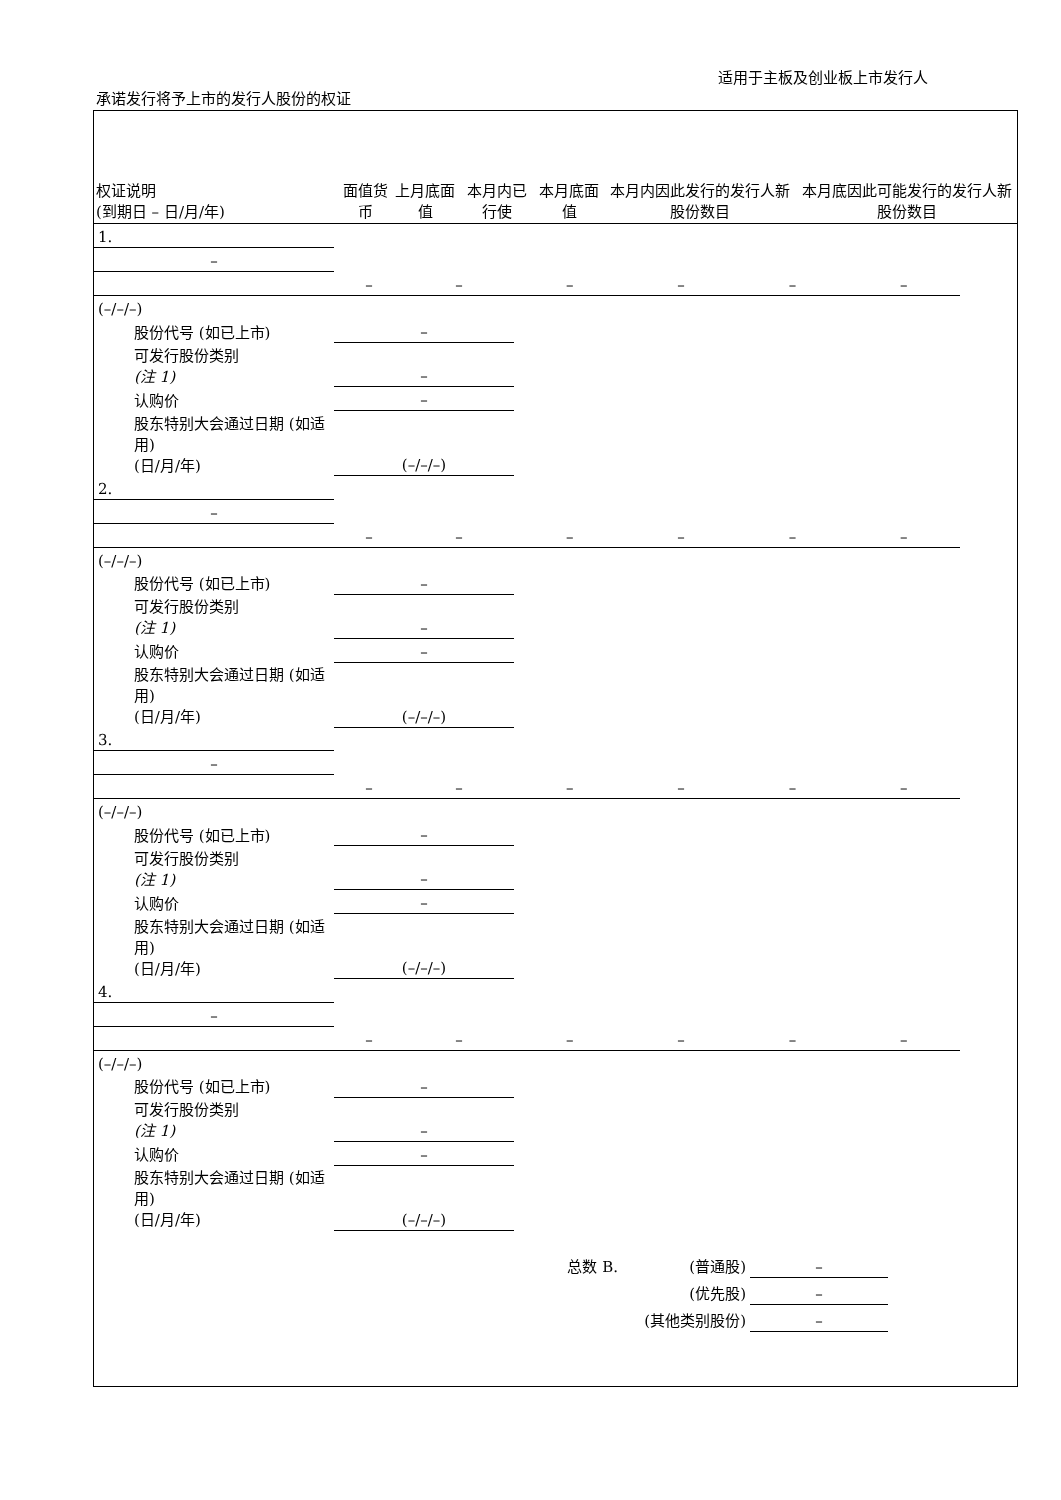适用于主板及创业板上市发行人
承诺发行将予上市的发行人股份的权证
| 权证说明 (到期日 – 日/月/年) | 面值货币 | 上月底面值 | 本月内已行使 | 本月底面值 | 本月内因此发行的发行人新股份数目 | 本月底因此可能发行的发行人新股份数目 |
| --- | --- | --- | --- | --- | --- | --- |
| 1. | | | | | | | |
| – | | | | | | | |
| | – | – | – | – | – | – | |
| (–/–/–) | | | | | | | |
| 股份代号 (如已上市) | – | | | | | | |
| 可发行股份类别 (注 1) | – | | | | | | |
| 认购价 | – | | | | | | |
| 股东特别大会通过日期 (如适用) (日/月/年) | (–/–/–) | | | | | | |
| 2. | | | | | | | |
| – | | | | | | | |
| | – | – | – | – | – | – | |
| (–/–/–) | | | | | | | |
| 股份代号 (如已上市) | – | | | | | | |
| 可发行股份类别 (注 1) | – | | | | | | |
| 认购价 | – | | | | | | |
| 股东特别大会通过日期 (如适用) (日/月/年) | (–/–/–) | | | | | | |
| 3. | | | | | | | |
| – | | | | | | | |
| | – | – | – | – | – | – | |
| (–/–/–) | | | | | | | |
| 股份代号 (如已上市) | – | | | | | | |
| 可发行股份类别 (注 1) | – | | | | | | |
| 认购价 | – | | | | | | |
| 股东特别大会通过日期 (如适用) (日/月/年) | (–/–/–) | | | | | | |
| 4. | | | | | | | |
| – | | | | | | | |
| | – | – | – | – | – | – | |
| (–/–/–) | | | | | | | |
| 股份代号 (如已上市) | – | | | | | | |
| 可发行股份类别 (注 1) | – | | | | | | |
| 认购价 | – | | | | | | |
| 股东特别大会通过日期 (如适用) (日/月/年) | (–/–/–) | | | | | | |
| 总数 B. | (普通股) | – | |
| | (优先股) | – | |
| (其他类别股份) | | – | |